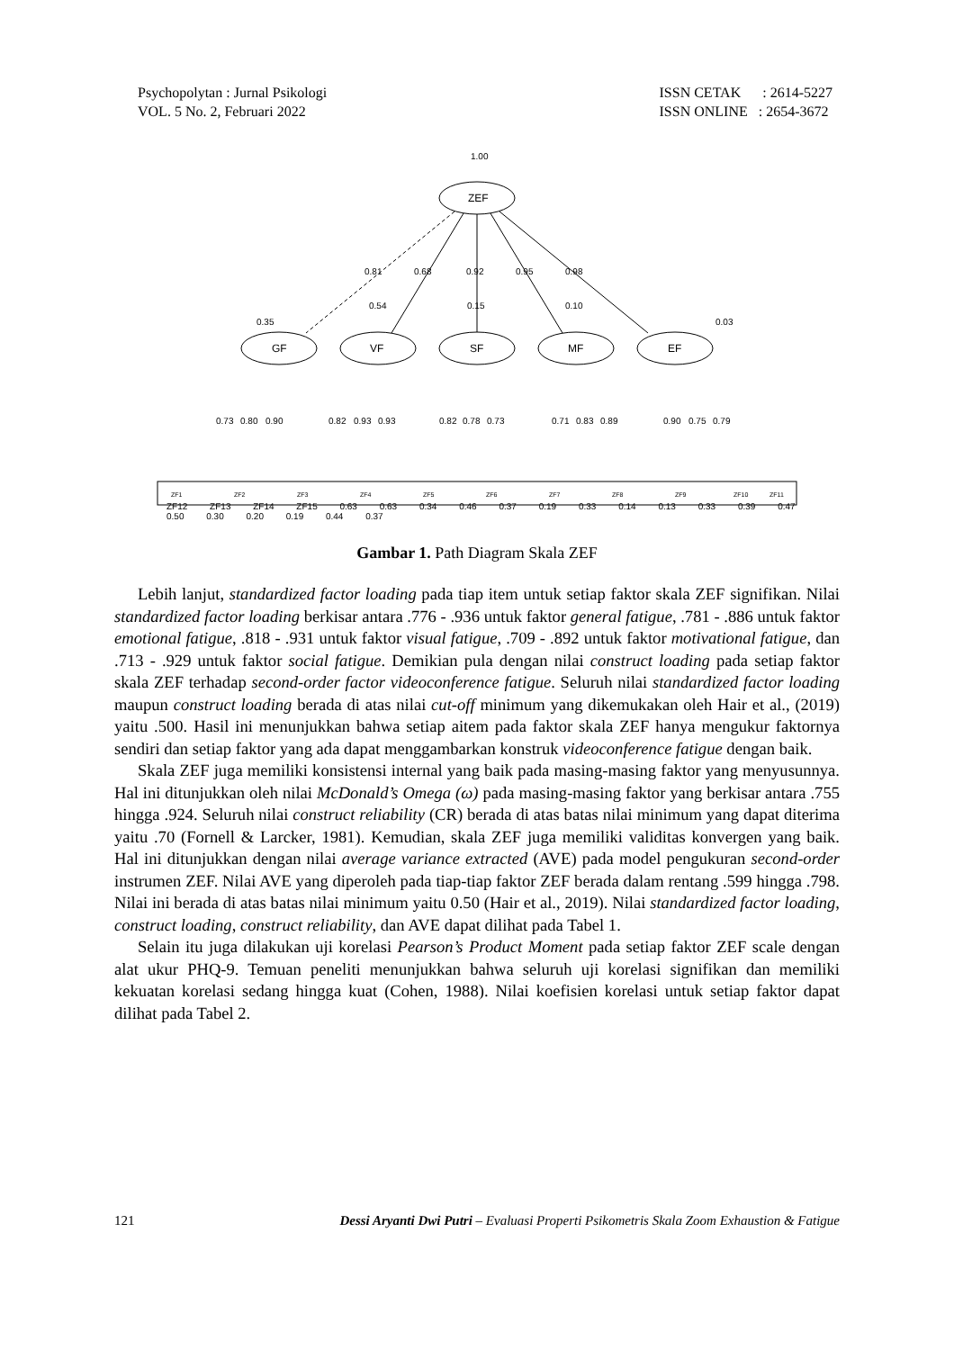Psychopolytan : Jurnal Psikologi
VOL. 5 No. 2, Februari 2022
ISSN CETAK : 2614-5227
ISSN ONLINE : 2654-3672
1.00
ZEF
0.81
0.68
0.92
0.95
0.98
0.35
0.54
0.15
0.10
0.03
GF
VF
SF
MF
EF
0.73
0.80
0.90
0.82
0.93
0.93
0.82
0.78
0.73
0.71
0.83
0.89
0.90
0.75
0.79
ZF1
ZF2
ZF3
ZF4
ZF5
ZF6
ZF7
ZF8
ZF9
ZF10
ZF11
ZF12 ZF13 ZF14 ZF15 0.63 0.63 0.34 0.46 0.37 0.19 0.33 0.14 0.13 0.33 0.39 0.47 0.50 0.30 0.20 0.19 0.44 0.37
Gambar 1. Path Diagram Skala ZEF
Lebih lanjut, standardized factor loading pada tiap item untuk setiap faktor skala ZEF signifikan. Nilai standardized factor loading berkisar antara .776 - .936 untuk faktor general fatigue, .781 - .886 untuk faktor emotional fatigue, .818 - .931 untuk faktor visual fatigue, .709 - .892 untuk faktor motivational fatigue, dan .713 - .929 untuk faktor social fatigue. Demikian pula dengan nilai construct loading pada setiap faktor skala ZEF terhadap second-order factor videoconference fatigue. Seluruh nilai standardized factor loading maupun construct loading berada di atas nilai cut-off minimum yang dikemukakan oleh Hair et al., (2019) yaitu .500. Hasil ini menunjukkan bahwa setiap aitem pada faktor skala ZEF hanya mengukur faktornya sendiri dan setiap faktor yang ada dapat menggambarkan konstruk videoconference fatigue dengan baik.
Skala ZEF juga memiliki konsistensi internal yang baik pada masing-masing faktor yang menyusunnya. Hal ini ditunjukkan oleh nilai McDonald’s Omega (ω) pada masing-masing faktor yang berkisar antara .755 hingga .924. Seluruh nilai construct reliability (CR) berada di atas batas nilai minimum yang dapat diterima yaitu .70 (Fornell & Larcker, 1981). Kemudian, skala ZEF juga memiliki validitas konvergen yang baik. Hal ini ditunjukkan dengan nilai average variance extracted (AVE) pada model pengukuran second-order instrumen ZEF. Nilai AVE yang diperoleh pada tiap-tiap faktor ZEF berada dalam rentang .599 hingga .798. Nilai ini berada di atas batas nilai minimum yaitu 0.50 (Hair et al., 2019). Nilai standardized factor loading, construct loading, construct reliability, dan AVE dapat dilihat pada Tabel 1.
Selain itu juga dilakukan uji korelasi Pearson’s Product Moment pada setiap faktor ZEF scale dengan alat ukur PHQ-9. Temuan peneliti menunjukkan bahwa seluruh uji korelasi signifikan dan memiliki kekuatan korelasi sedang hingga kuat (Cohen, 1988). Nilai koefisien korelasi untuk setiap faktor dapat dilihat pada Tabel 2.
121 Dessi Aryanti Dwi Putri – Evaluasi Properti Psikometris Skala Zoom Exhaustion & Fatigue